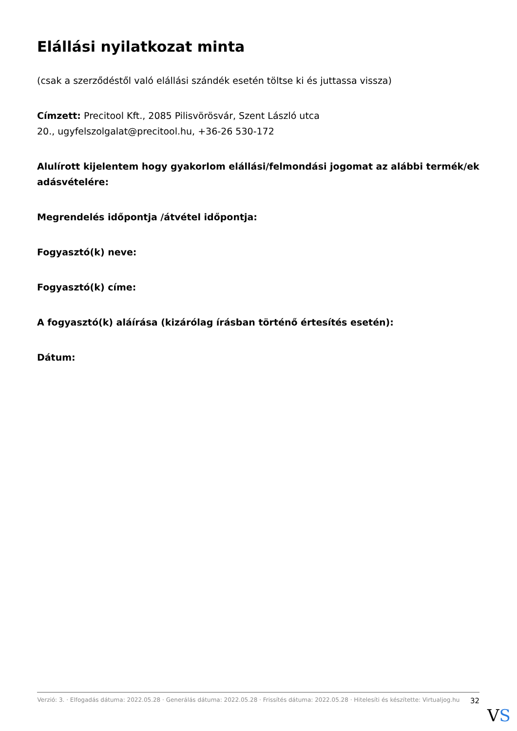Elállási nyilatkozat minta
(csak a szerződéstől való elállási szándék esetén töltse ki és juttassa vissza)
Címzett: Precitool Kft., 2085 Pilisvörösvár, Szent László utca
20., ugyfelszolgalat@precitool.hu, +36-26 530-172
Alulírott kijelentem hogy gyakorlom elállási/felmondási jogomat az alábbi termék/ek adásvételére:
Megrendelés időpontja /átvétel időpontja:
Fogyasztó(k) neve:
Fogyasztó(k) címe:
A fogyasztó(k) aláírása (kizárólag írásban történő értesítés esetén):
Dátum:
Verzió: 3. · Elfogadás dátuma: 2022.05.28 · Generálás dátuma: 2022.05.28 · Frissítés dátuma: 2022.05.28 · Hitelesíti és készítette: Virtualjog.hu
32
VS